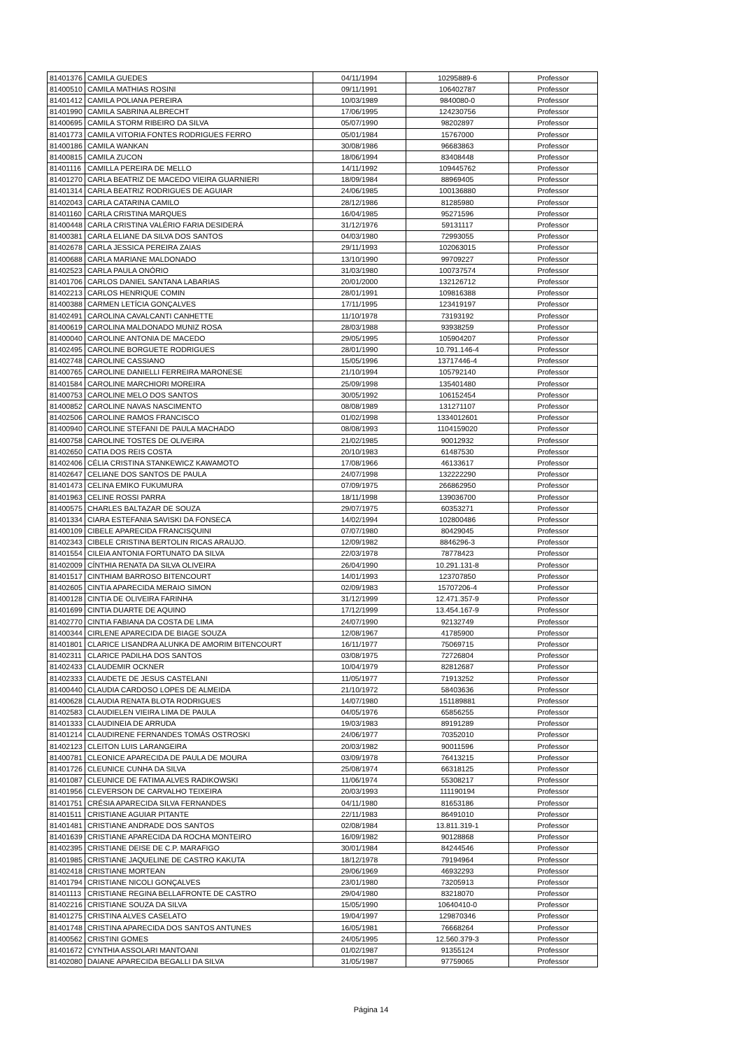| 81401376 | CAMILA GUEDES | 04/11/1994 | 10295889-6 | Professor |
| 81400510 | CAMILA MATHIAS ROSINI | 09/11/1991 | 106402787 | Professor |
| 81401412 | CAMILA POLIANA PEREIRA | 10/03/1989 | 9840080-0 | Professor |
| 81401990 | CAMILA SABRINA ALBRECHT | 17/06/1995 | 124230756 | Professor |
| 81400695 | CAMILA STORM RIBEIRO DA SILVA | 05/07/1990 | 98202897 | Professor |
| 81401773 | CAMILA VITORIA FONTES RODRIGUES FERRO | 05/01/1984 | 15767000 | Professor |
| 81400186 | CAMILA WANKAN | 30/08/1986 | 96683863 | Professor |
| 81400815 | CAMILA ZUCON | 18/06/1994 | 83408448 | Professor |
| 81401116 | CAMILLA PEREIRA DE MELLO | 14/11/1992 | 109445762 | Professor |
| 81401270 | CARLA BEATRIZ DE MACEDO VIEIRA GUARNIERI | 18/09/1984 | 88969405 | Professor |
| 81401314 | CARLA BEATRIZ RODRIGUES DE AGUIAR | 24/06/1985 | 100136880 | Professor |
| 81402043 | CARLA CATARINA CAMILO | 28/12/1986 | 81285980 | Professor |
| 81401160 | CARLA CRISTINA MARQUES | 16/04/1985 | 95271596 | Professor |
| 81400448 | CARLA CRISTINA VALÉRIO FARIA DESIDERÁ | 31/12/1976 | 59131117 | Professor |
| 81400381 | CARLA ELIANE DA SILVA DOS SANTOS | 04/03/1980 | 72993055 | Professor |
| 81402678 | CARLA JESSICA PEREIRA ZAIAS | 29/11/1993 | 102063015 | Professor |
| 81400688 | CARLA MARIANE MALDONADO | 13/10/1990 | 99709227 | Professor |
| 81402523 | CARLA PAULA ONÓRIO | 31/03/1980 | 100737574 | Professor |
| 81401706 | CARLOS DANIEL SANTANA LABARIAS | 20/01/2000 | 132126712 | Professor |
| 81402213 | CARLOS HENRIQUE COMIN | 28/01/1991 | 109816388 | Professor |
| 81400388 | CARMEN LETÍCIA GONÇALVES | 17/11/1995 | 123419197 | Professor |
| 81402491 | CAROLINA CAVALCANTI CANHETTE | 11/10/1978 | 73193192 | Professor |
| 81400619 | CAROLINA MALDONADO MUNIZ ROSA | 28/03/1988 | 93938259 | Professor |
| 81400040 | CAROLINE ANTONIA DE MACEDO | 29/05/1995 | 105904207 | Professor |
| 81402495 | CAROLINE BORGUETE RODRIGUES | 28/01/1990 | 10.791.146-4 | Professor |
| 81402748 | CAROLINE CASSIANO | 15/05/1996 | 13717446-4 | Professor |
| 81400765 | CAROLINE DANIELLI FERREIRA MARONESE | 21/10/1994 | 105792140 | Professor |
| 81401584 | CAROLINE MARCHIORI MOREIRA | 25/09/1998 | 135401480 | Professor |
| 81400753 | CAROLINE MELO DOS SANTOS | 30/05/1992 | 106152454 | Professor |
| 81400852 | CAROLINE NAVAS NASCIMENTO | 08/08/1989 | 131271107 | Professor |
| 81402506 | CAROLINE RAMOS FRANCISCO | 01/02/1998 | 1334012601 | Professor |
| 81400940 | CAROLINE STEFANI DE PAULA MACHADO | 08/08/1993 | 1104159020 | Professor |
| 81400758 | CAROLINE TOSTES DE OLIVEIRA | 21/02/1985 | 90012932 | Professor |
| 81402650 | CATIA DOS REIS COSTA | 20/10/1983 | 61487530 | Professor |
| 81402406 | CÉLIA CRISTINA STANKEWICZ KAWAMOTO | 17/08/1966 | 46133617 | Professor |
| 81402647 | CELIANE DOS SANTOS DE PAULA | 24/07/1998 | 132222290 | Professor |
| 81401473 | CELINA EMIKO FUKUMURA | 07/09/1975 | 266862950 | Professor |
| 81401963 | CELINE ROSSI PARRA | 18/11/1998 | 139036700 | Professor |
| 81400575 | CHARLES BALTAZAR DE SOUZA | 29/07/1975 | 60353271 | Professor |
| 81401334 | CIARA ESTEFANIA SAVISKI DA FONSECA | 14/02/1994 | 102800486 | Professor |
| 81400109 | CIBELE APARECIDA FRANCISQUINI | 07/07/1980 | 80429045 | Professor |
| 81402343 | CIBELE CRISTINA BERTOLIN RICAS ARAUJO. | 12/09/1982 | 8846296-3 | Professor |
| 81401554 | CILEIA ANTONIA FORTUNATO DA SILVA | 22/03/1978 | 78778423 | Professor |
| 81402009 | CÍNTHIA RENATA DA SILVA OLIVEIRA | 26/04/1990 | 10.291.131-8 | Professor |
| 81401517 | CINTHIAM BARROSO BITENCOURT | 14/01/1993 | 123707850 | Professor |
| 81402605 | CINTIA APARECIDA MERAIO SIMON | 02/09/1983 | 15707206-4 | Professor |
| 81400128 | CINTIA DE OLIVEIRA FARINHA | 31/12/1999 | 12.471.357-9 | Professor |
| 81401699 | CINTIA DUARTE DE AQUINO | 17/12/1999 | 13.454.167-9 | Professor |
| 81402770 | CINTIA FABIANA DA COSTA DE LIMA | 24/07/1990 | 92132749 | Professor |
| 81400344 | CIRLENE APARECIDA DE BIAGE SOUZA | 12/08/1967 | 41785900 | Professor |
| 81401801 | CLARICE LISANDRA ALUNKA DE AMORIM BITENCOURT | 16/11/1977 | 75069715 | Professor |
| 81402311 | CLARICE PADILHA DOS SANTOS | 03/08/1975 | 72726804 | Professor |
| 81402433 | CLAUDEMIR OCKNER | 10/04/1979 | 82812687 | Professor |
| 81402333 | CLAUDETE DE JESUS CASTELANI | 11/05/1977 | 71913252 | Professor |
| 81400440 | CLAUDIA CARDOSO LOPES DE ALMEIDA | 21/10/1972 | 58403636 | Professor |
| 81400628 | CLAUDIA RENATA BLOTA RODRIGUES | 14/07/1980 | 151189881 | Professor |
| 81402583 | CLAUDIELEN VIEIRA LIMA DE PAULA | 04/05/1976 | 65856255 | Professor |
| 81401333 | CLAUDINEIA DE ARRUDA | 19/03/1983 | 89191289 | Professor |
| 81401214 | CLAUDIRENE FERNANDES TOMÁS OSTROSKI | 24/06/1977 | 70352010 | Professor |
| 81402123 | CLEITON LUIS LARANGEIRA | 20/03/1982 | 90011596 | Professor |
| 81400781 | CLEONICE APARECIDA DE PAULA DE MOURA | 03/09/1978 | 76413215 | Professor |
| 81401726 | CLEUNICE CUNHA DA SILVA | 25/08/1974 | 66318125 | Professor |
| 81401087 | CLEUNICE DE FATIMA ALVES RADIKOWSKI | 11/06/1974 | 55308217 | Professor |
| 81401956 | CLEVERSON DE CARVALHO TEIXEIRA | 20/03/1993 | 111190194 | Professor |
| 81401751 | CRÉSIA APARECIDA SILVA FERNANDES | 04/11/1980 | 81653186 | Professor |
| 81401511 | CRISTIANE AGUIAR PITANTE | 22/11/1983 | 86491010 | Professor |
| 81401481 | CRISTIANE ANDRADE DOS SANTOS | 02/08/1984 | 13.811.319-1 | Professor |
| 81401639 | CRISTIANE APARECIDA DA ROCHA MONTEIRO | 16/09/1982 | 90128868 | Professor |
| 81402395 | CRISTIANE DEISE DE C.P. MARAFIGO | 30/01/1984 | 84244546 | Professor |
| 81401985 | CRISTIANE JAQUELINE DE CASTRO KAKUTA | 18/12/1978 | 79194964 | Professor |
| 81402418 | CRISTIANE MORTEAN | 29/06/1969 | 46932293 | Professor |
| 81401794 | CRISTIANE NICOLI GONÇALVES | 23/01/1980 | 73205913 | Professor |
| 81401113 | CRISTIANE REGINA BELLAFRONTE DE CASTRO | 29/04/1980 | 83218070 | Professor |
| 81402216 | CRISTIANE SOUZA DA SILVA | 15/05/1990 | 10640410-0 | Professor |
| 81401275 | CRISTINA ALVES CASELATO | 19/04/1997 | 129870346 | Professor |
| 81401748 | CRISTINA APARECIDA DOS SANTOS ANTUNES | 16/05/1981 | 76668264 | Professor |
| 81400562 | CRISTINI GOMES | 24/05/1995 | 12.560.379-3 | Professor |
| 81401672 | CYNTHIA ASSOLARI MANTOANI | 01/02/1987 | 91355124 | Professor |
| 81402080 | DAIANE APARECIDA BEGALLI DA SILVA | 31/05/1987 | 97759065 | Professor |
Página 14